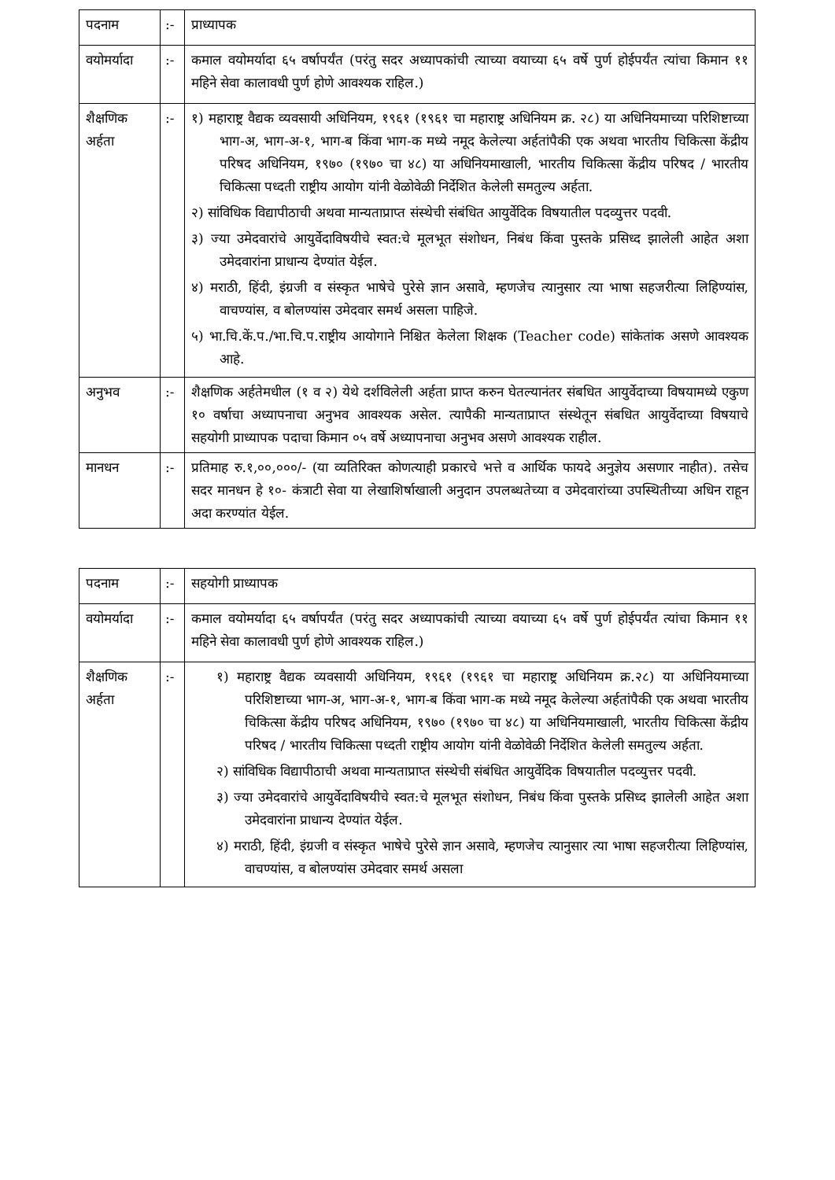| पदनाम | :- | प्राध्यापक |
| वयोमर्यादा | :- | कमाल वयोमर्यादा ६५ वर्षापर्यंत (परंतु सदर अध्यापकांची त्याच्या वयाच्या ६५ वर्षे पुर्ण होईपर्यंत त्यांचा किमान ११ महिने सेवा कालावधी पुर्ण होणे आवश्यक राहिल.) |
| शैक्षणिक अर्हता | :- | १) महाराष्ट्र वैद्यक व्यवसायी अधिनियम, १९६१ (१९६१ चा महाराष्ट्र अधिनियम क्र. २८) या अधिनियमाच्या परिशिष्टाच्या भाग-अ, भाग-अ-१, भाग-ब किंवा भाग-क मध्ये नमूद केलेल्या अर्हतांपैकी एक अथवा भारतीय चिकित्सा केंद्रीय परिषद अधिनियम, १९७० (१९७० चा ४८) या अधिनियमाखाली, भारतीय चिकित्सा केंद्रीय परिषद / भारतीय चिकित्सा पध्दती राष्ट्रीय आयोग यांनी वेळोवेळी निर्देशित केलेली समतुल्य अर्हता. २) सांविधिक विद्यापीठाची अथवा मान्यताप्राप्त संस्थेची संबंधित आयुर्वेदिक विषयातील पदव्युत्तर पदवी. ३) ज्या उमेदवारांचे आयुर्वेदाविषयीचे स्वत:चे मूलभूत संशोधन, निबंध किंवा पुस्तके प्रसिध्द झालेली आहेत अशा उमेदवारांना प्राधान्य देण्यांत येईल. ४) मराठी, हिंदी, इंग्रजी व संस्कृत भाषेचे पुरेसे ज्ञान असावे, म्हणजेच त्यानुसार त्या भाषा सहजरीत्या लिहिण्यांस, वाचण्यांस, व बोलण्यांस उमेदवार समर्थ असला पाहिजे. ५) भा.चि.कें.प./भा.चि.प.राष्ट्रीय आयोगाने निश्चित केलेला शिक्षक (Teacher code) सांकेतांक असणे आवश्यक आहे. |
| अनुभव | :- | शैक्षणिक अर्हतेमधील (१ व २) येथे दर्शविलेली अर्हता प्राप्त करुन घेतल्यानंतर संबधित आयुर्वेदाच्या विषयामध्ये एकुण १० वर्षाचा अध्यापनाचा अनुभव आवश्यक असेल. त्यापैकी मान्यताप्राप्त संस्थेतून संबधित आयुर्वेदाच्या विषयाचे सहयोगी प्राध्यापक पदाचा किमान ०५ वर्षे अध्यापनाचा अनुभव असणे आवश्यक राहील. |
| मानधन | :- | प्रतिमाह रु.१,००,०००/- (या व्यतिरिक्त कोणत्याही प्रकारचे भत्ते व आर्थिक फायदे अनुज्ञेय असणार नाहीत). तसेच सदर मानधन हे १०- कंत्राटी सेवा या लेखाशिर्षाखाली अनुदान उपलब्धतेच्या व उमेदवारांच्या उपस्थितीच्या अधिन राहून अदा करण्यांत येईल. |
| पदनाम | :- | सहयोगी प्राध्यापक |
| वयोमर्यादा | :- | कमाल वयोमर्यादा ६५ वर्षापर्यंत (परंतु सदर अध्यापकांची त्याच्या वयाच्या ६५ वर्षे पुर्ण होईपर्यंत त्यांचा किमान ११ महिने सेवा कालावधी पुर्ण होणे आवश्यक राहिल.) |
| शैक्षणिक अर्हता | :- | १) महाराष्ट्र वैद्यक व्यवसायी अधिनियम, १९६१ (१९६१ चा महाराष्ट्र अधिनियम क्र.२८) या अधिनियमाच्या परिशिष्टाच्या भाग-अ, भाग-अ-१, भाग-ब किंवा भाग-क मध्ये नमूद केलेल्या अर्हतांपैकी एक अथवा भारतीय चिकित्सा केंद्रीय परिषद अधिनियम, १९७० (१९७० चा ४८) या अधिनियमाखाली, भारतीय चिकित्सा केंद्रीय परिषद / भारतीय चिकित्सा पध्दती राष्ट्रीय आयोग यांनी वेळोवेळी निर्देशित केलेली समतुल्य अर्हता. २) सांविधिक विद्यापीठाची अथवा मान्यताप्राप्त संस्थेची संबंधित आयुर्वेदिक विषयातील पदव्युत्तर पदवी. ३) ज्या उमेदवारांचे आयुर्वेदाविषयीचे स्वत:चे मूलभूत संशोधन, निबंध किंवा पुस्तके प्रसिध्द झालेली आहेत अशा उमेदवारांना प्राधान्य देण्यांत येईल. ४) मराठी, हिंदी, इंग्रजी व संस्कृत भाषेचे पुरेसे ज्ञान असावे, म्हणजेच त्यानुसार त्या भाषा सहजरीत्या लिहिण्यांस, वाचण्यांस, व बोलण्यांस उमेदवार समर्थ असला |